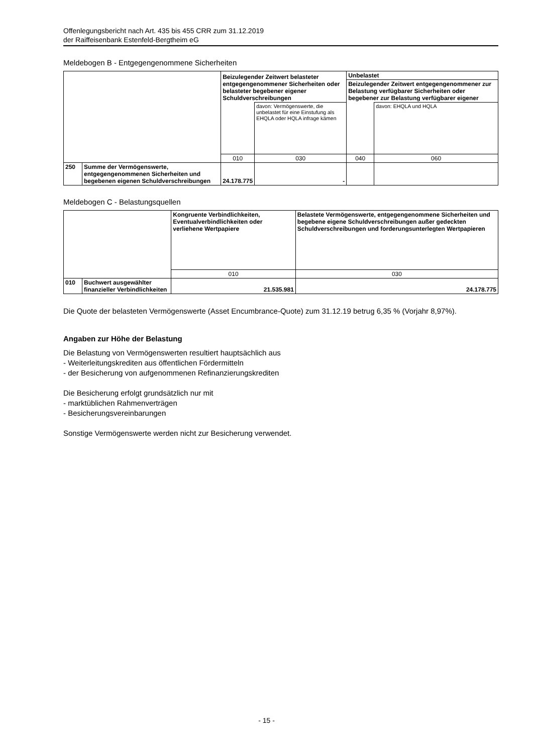Offenlegungsbericht nach Art. 435 bis 455 CRR zum 31.12.2019
der Raiffeisenbank Estenfeld-Bergtheim eG
Meldebogen B - Entgegengenommene Sicherheiten
| | | Beizulegender Zeitwert belasteter entgegengenommener Sicherheiten oder belasteter begebener eigener Schuldverschreibungen | | Unbelastet | |
| | | | | Beizulegender Zeitwert entgegengenommener zur Belastung verfügbarer Sicherheiten oder begebener zur Belastung verfügbarer eigener | |
| | | | davon: Vermögenswerte, die unbelastet für eine Einstufung als EHQLA oder HQLA infrage kämen | | davon: EHQLA und HQLA |
| | | 010 | 030 | 040 | 060 |
| 250 | Summe der Vermögenswerte, entgegengenommenen Sicherheiten und begebenen eigenen Schuldverschreibungen | 24.178.775 | - | | |
Meldebogen C - Belastungsquellen
| | | Kongruente Verbindlichkeiten, Eventualverbindlichkeiten oder verliehene Wertpapiere | Belastete Vermögenswerte, entgegengenommene Sicherheiten und begebene eigene Schuldverschreibungen außer gedeckten Schuldverschreibungen und forderungsunterlegten Wertpapieren |
| | | 010 | 030 |
| 010 | Buchwert ausgewählter finanzieller Verbindlichkeiten | 21.535.981 | 24.178.775 |
Die Quote der belasteten Vermögenswerte (Asset Encumbrance-Quote) zum 31.12.19 betrug 6,35 % (Vorjahr 8,97%).
Angaben zur Höhe der Belastung
Die Belastung von Vermögenswerten resultiert hauptsächlich aus
- Weiterleitungskrediten aus öffentlichen Fördermitteln
- der Besicherung von aufgenommenen Refinanzierungskrediten
Die Besicherung erfolgt grundsätzlich nur mit
- marktüblichen Rahmenverträgen
- Besicherungsvereinbarungen
Sonstige Vermögenswerte werden nicht zur Besicherung verwendet.
- 15 -